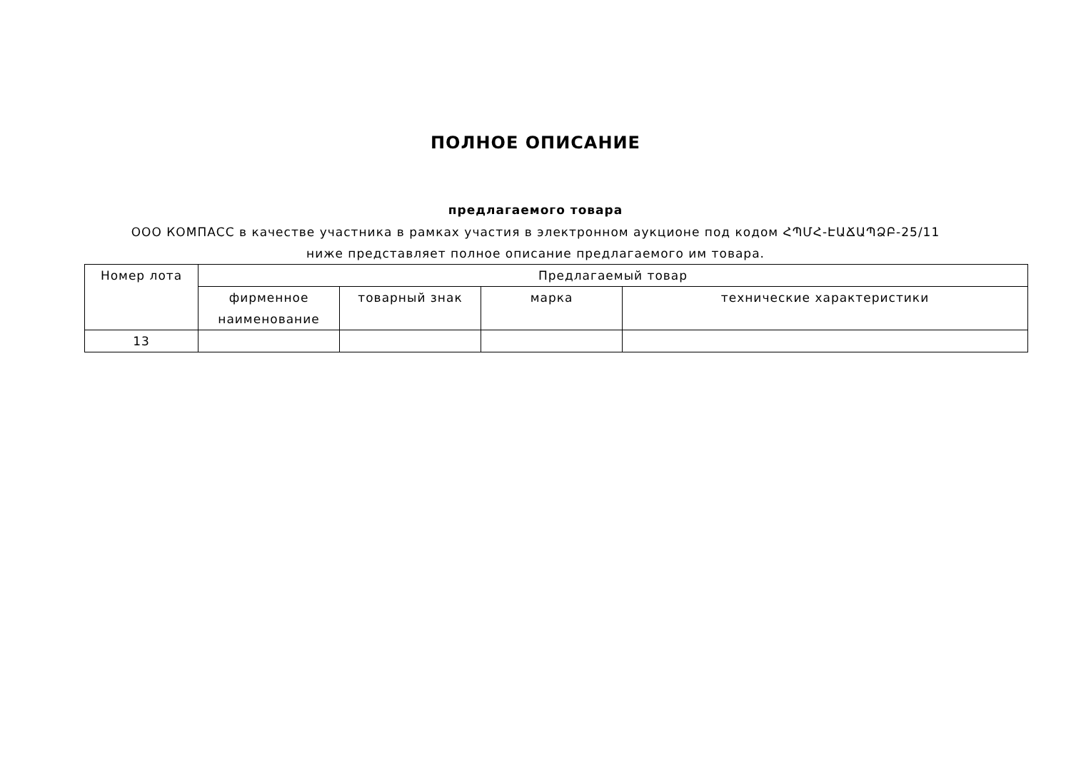ПОЛНОЕ ОПИСАНИЕ
предлагаемого товара
ООО КОМПАСС в качестве участника в рамках участия в электронном аукционе под кодом ՀՊՄՀ-ԷԱՃԱՊՁԲ-25/11 ниже представляет полное описание предлагаемого им товара.
| Номер лота | Предлагаемый товар | | | |
| --- | --- | --- | --- | --- |
| | фирменное наименование | товарный знак | марка | технические характеристики |
| 13 | | | | |